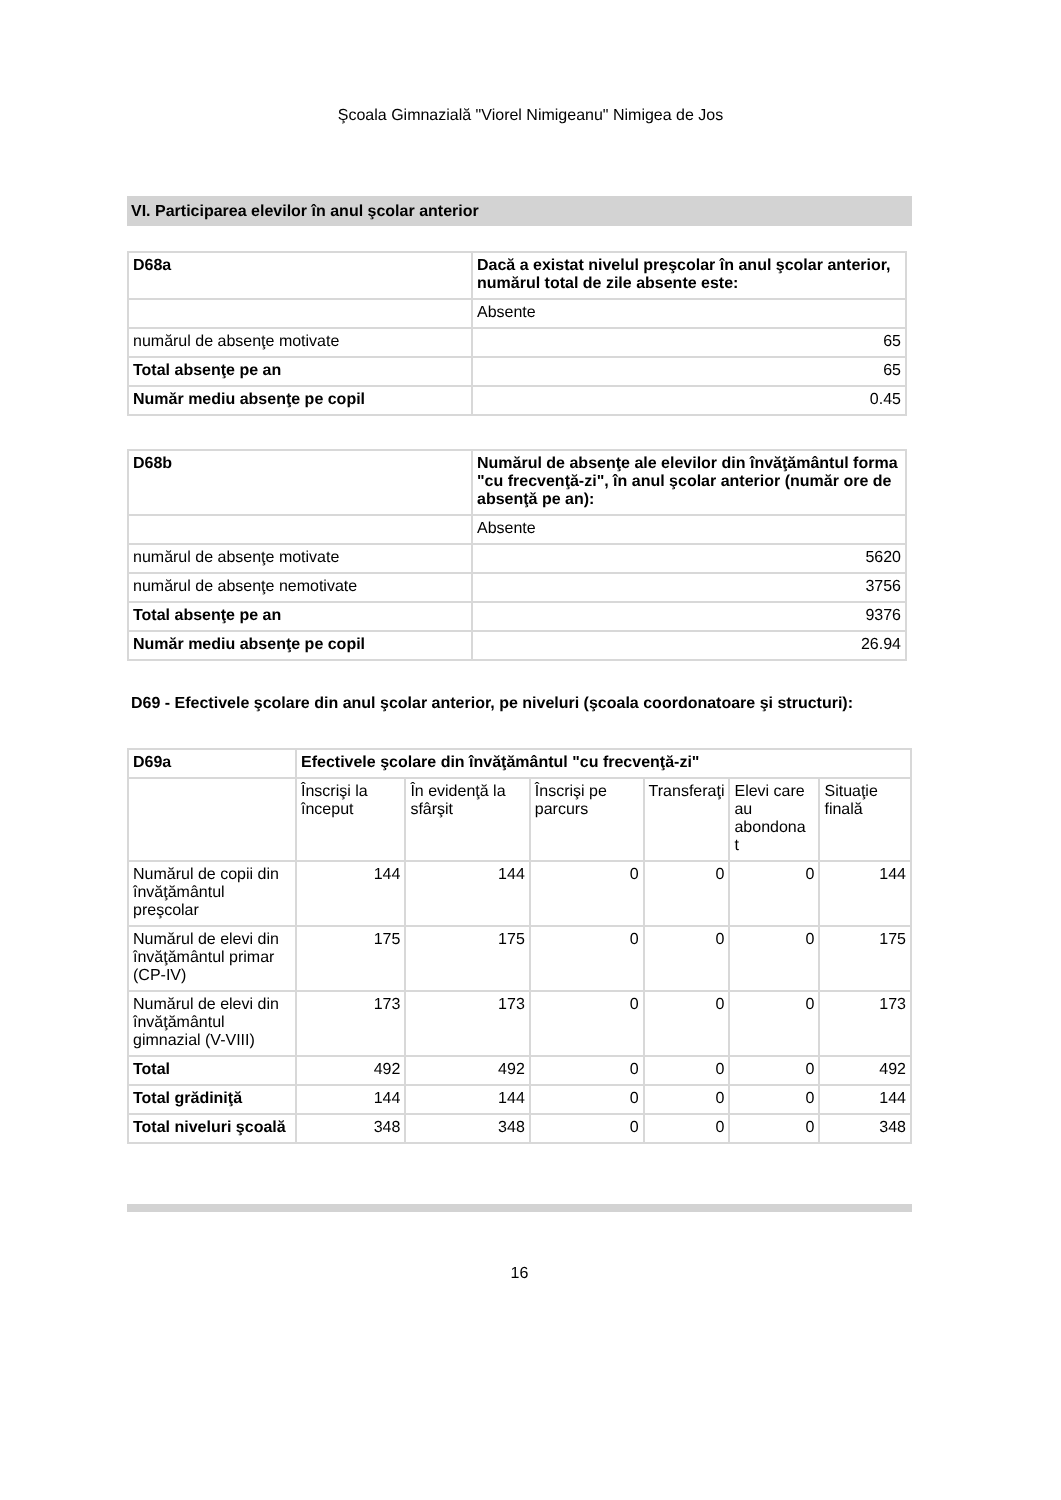Şcoala Gimnazială "Viorel Nimigeanu" Nimigea de Jos
VI. Participarea elevilor în anul şcolar anterior
| D68a | Dacă a existat nivelul preşcolar în anul şcolar anterior, numărul total de zile absente este: |
| --- | --- |
| | Absente |
| numărul de absenţe motivate | 65 |
| Total absenţe pe an | 65 |
| Număr mediu absenţe pe copil | 0.45 |
| D68b | Numărul de absenţe ale elevilor din învăţământul forma "cu frecvenţă-zi", în anul şcolar anterior (număr ore de absenţă pe an): |
| --- | --- |
| | Absente |
| numărul de absenţe motivate | 5620 |
| numărul de absenţe nemotivate | 3756 |
| Total absenţe pe an | 9376 |
| Număr mediu absenţe pe copil | 26.94 |
D69 - Efectivele şcolare din anul şcolar anterior, pe niveluri (şcoala coordonatoare şi structuri):
| D69a | Efectivele şcolare din învăţământul "cu frecvenţă-zi" | | | | | |
| --- | --- | --- | --- | --- | --- | --- |
| | Înscrişi la început | În evidenţă la sfârşit | Înscrişi pe parcurs | Transferaţi | Elevi care au abondona t | Situaţie finală |
| Numărul de copii din învăţământul preşcolar | 144 | 144 | 0 | 0 | 0 | 144 |
| Numărul de elevi din învăţământul primar (CP-IV) | 175 | 175 | 0 | 0 | 0 | 175 |
| Numărul de elevi din învăţământul gimnazial (V-VIII) | 173 | 173 | 0 | 0 | 0 | 173 |
| Total | 492 | 492 | 0 | 0 | 0 | 492 |
| Total grădiniţă | 144 | 144 | 0 | 0 | 0 | 144 |
| Total niveluri şcoală | 348 | 348 | 0 | 0 | 0 | 348 |
16